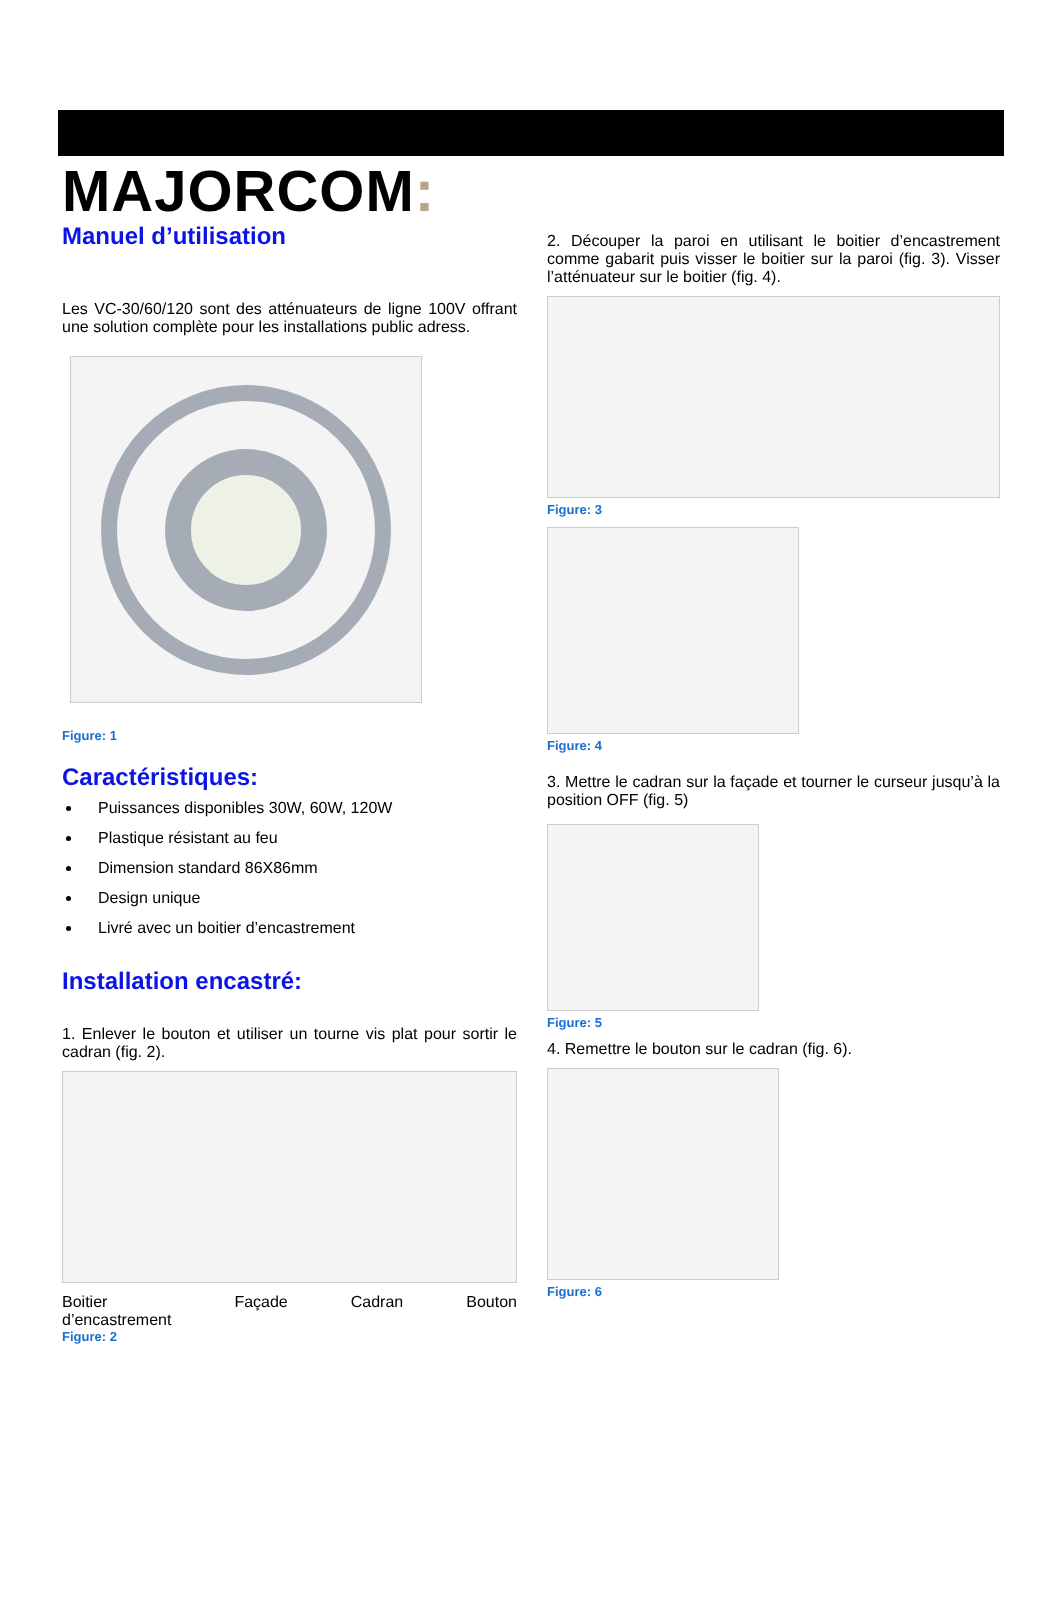MAJORCOM:
Manuel d’utilisation
Les VC-30/60/120 sont des atténuateurs de ligne 100V offrant une solution complète pour les installations public adress.
Figure: 1
Caractéristiques:
Puissances disponibles 30W, 60W, 120W
Plastique résistant au feu
Dimension standard 86X86mm
Design unique
Livré avec un boitier d’encastrement
Installation encastré:
1. Enlever le bouton et utiliser un tourne vis plat pour sortir le cadran (fig. 2).
Boitier
d’encastrement Façade Cadran Bouton
Figure: 2
2. Découper la paroi en utilisant le boitier d’encastrement comme gabarit puis visser le boitier sur la paroi (fig. 3). Visser l’atténuateur sur le boitier (fig. 4).
Figure: 3
Figure: 4
3. Mettre le cadran sur la façade et tourner le curseur jusqu’à la position OFF (fig. 5)
Figure: 5
4. Remettre le bouton sur le cadran (fig. 6).
Figure: 6